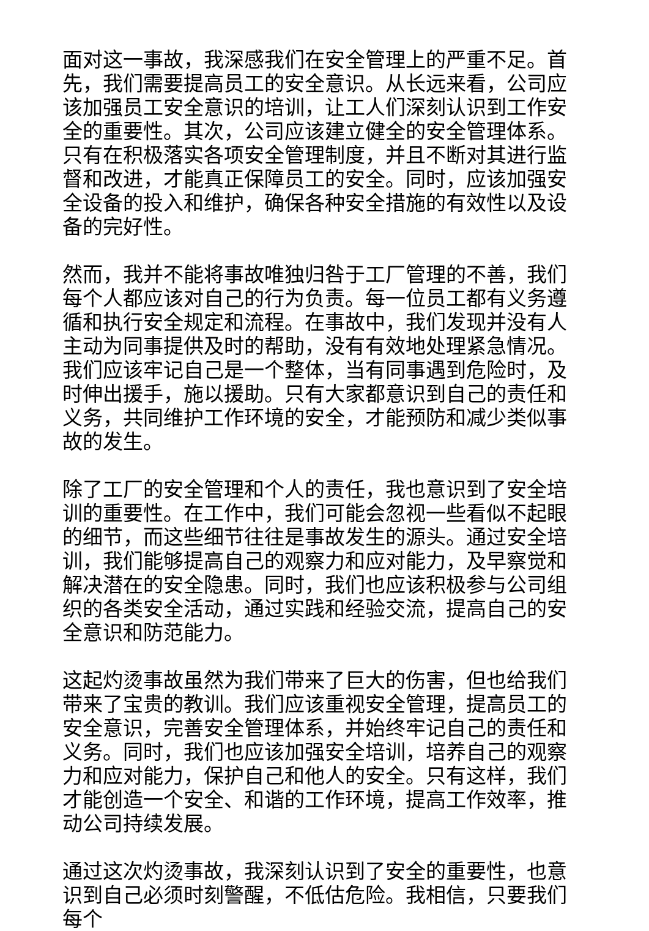面对这一事故，我深感我们在安全管理上的严重不足。首先，我们需要提高员工的安全意识。从长远来看，公司应该加强员工安全意识的培训，让工人们深刻认识到工作安全的重要性。其次，公司应该建立健全的安全管理体系。只有在积极落实各项安全管理制度，并且不断对其进行监督和改进，才能真正保障员工的安全。同时，应该加强安全设备的投入和维护，确保各种安全措施的有效性以及设备的完好性。
然而，我并不能将事故唯独归咎于工厂管理的不善，我们每个人都应该对自己的行为负责。每一位员工都有义务遵循和执行安全规定和流程。在事故中，我们发现并没有人主动为同事提供及时的帮助，没有有效地处理紧急情况。我们应该牢记自己是一个整体，当有同事遇到危险时，及时伸出援手，施以援助。只有大家都意识到自己的责任和义务，共同维护工作环境的安全，才能预防和减少类似事故的发生。
除了工厂的安全管理和个人的责任，我也意识到了安全培训的重要性。在工作中，我们可能会忽视一些看似不起眼的细节，而这些细节往往是事故发生的源头。通过安全培训，我们能够提高自己的观察力和应对能力，及早察觉和解决潜在的安全隐患。同时，我们也应该积极参与公司组织的各类安全活动，通过实践和经验交流，提高自己的安全意识和防范能力。
这起灼烫事故虽然为我们带来了巨大的伤害，但也给我们带来了宝贵的教训。我们应该重视安全管理，提高员工的安全意识，完善安全管理体系，并始终牢记自己的责任和义务。同时，我们也应该加强安全培训，培养自己的观察力和应对能力，保护自己和他人的安全。只有这样，我们才能创造一个安全、和谐的工作环境，提高工作效率，推动公司持续发展。
通过这次灼烫事故，我深刻认识到了安全的重要性，也意识到自己必须时刻警醒，不低估危险。我相信，只要我们每个